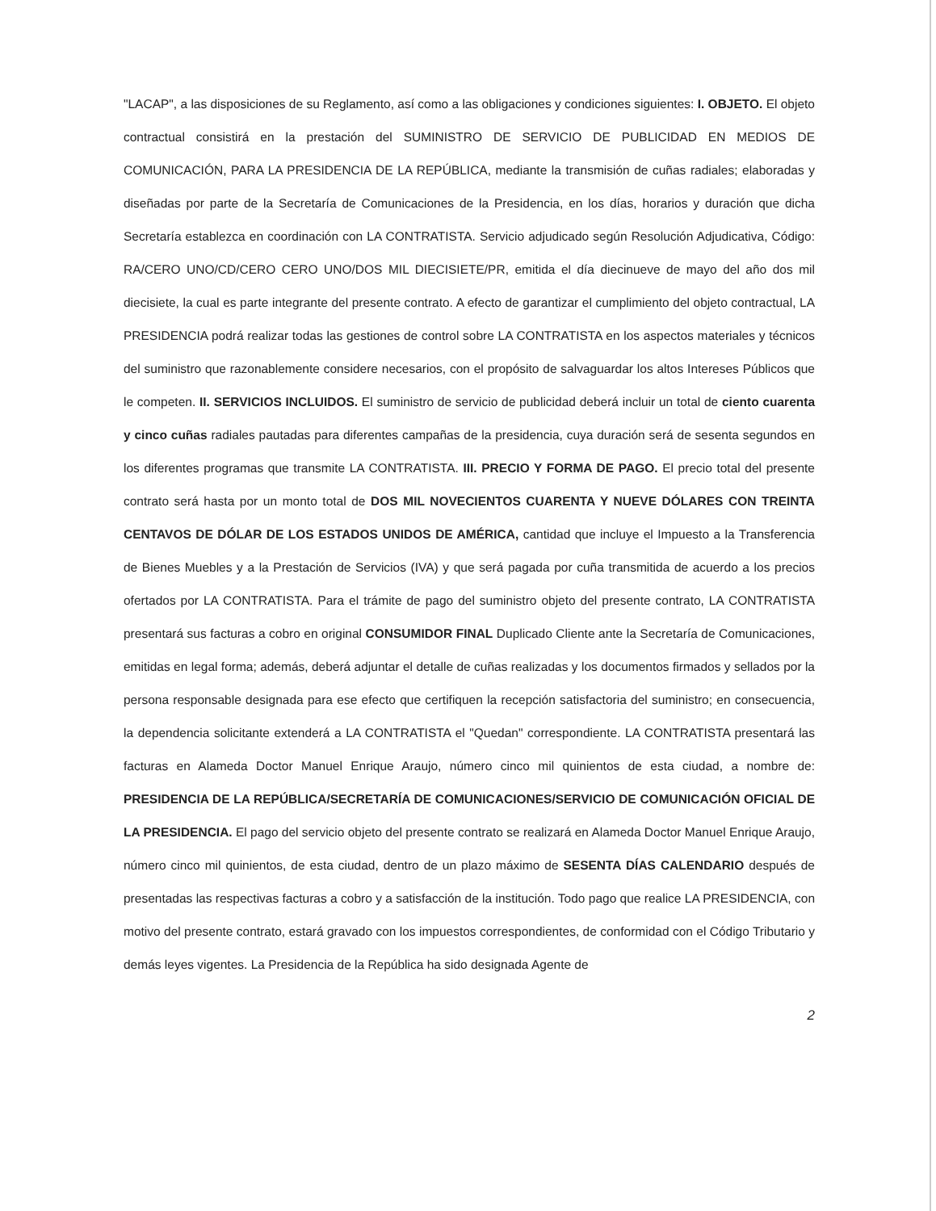"LACAP", a las disposiciones de su Reglamento, así como a las obligaciones y condiciones siguientes: I. OBJETO. El objeto contractual consistirá en la prestación del SUMINISTRO DE SERVICIO DE PUBLICIDAD EN MEDIOS DE COMUNICACIÓN, PARA LA PRESIDENCIA DE LA REPÚBLICA, mediante la transmisión de cuñas radiales; elaboradas y diseñadas por parte de la Secretaría de Comunicaciones de la Presidencia, en los días, horarios y duración que dicha Secretaría establezca en coordinación con LA CONTRATISTA. Servicio adjudicado según Resolución Adjudicativa, Código: RA/CERO UNO/CD/CERO CERO UNO/DOS MIL DIECISIETE/PR, emitida el día diecinueve de mayo del año dos mil diecisiete, la cual es parte integrante del presente contrato. A efecto de garantizar el cumplimiento del objeto contractual, LA PRESIDENCIA podrá realizar todas las gestiones de control sobre LA CONTRATISTA en los aspectos materiales y técnicos del suministro que razonablemente considere necesarios, con el propósito de salvaguardar los altos Intereses Públicos que le competen. II. SERVICIOS INCLUIDOS. El suministro de servicio de publicidad deberá incluir un total de ciento cuarenta y cinco cuñas radiales pautadas para diferentes campañas de la presidencia, cuya duración será de sesenta segundos en los diferentes programas que transmite LA CONTRATISTA. III. PRECIO Y FORMA DE PAGO. El precio total del presente contrato será hasta por un monto total de DOS MIL NOVECIENTOS CUARENTA Y NUEVE DÓLARES CON TREINTA CENTAVOS DE DÓLAR DE LOS ESTADOS UNIDOS DE AMÉRICA, cantidad que incluye el Impuesto a la Transferencia de Bienes Muebles y a la Prestación de Servicios (IVA) y que será pagada por cuña transmitida de acuerdo a los precios ofertados por LA CONTRATISTA. Para el trámite de pago del suministro objeto del presente contrato, LA CONTRATISTA presentará sus facturas a cobro en original CONSUMIDOR FINAL Duplicado Cliente ante la Secretaría de Comunicaciones, emitidas en legal forma; además, deberá adjuntar el detalle de cuñas realizadas y los documentos firmados y sellados por la persona responsable designada para ese efecto que certifiquen la recepción satisfactoria del suministro; en consecuencia, la dependencia solicitante extenderá a LA CONTRATISTA el "Quedan" correspondiente. LA CONTRATISTA presentará las facturas en Alameda Doctor Manuel Enrique Araujo, número cinco mil quinientos de esta ciudad, a nombre de: PRESIDENCIA DE LA REPÚBLICA/SECRETARÍA DE COMUNICACIONES/SERVICIO DE COMUNICACIÓN OFICIAL DE LA PRESIDENCIA. El pago del servicio objeto del presente contrato se realizará en Alameda Doctor Manuel Enrique Araujo, número cinco mil quinientos, de esta ciudad, dentro de un plazo máximo de SESENTA DÍAS CALENDARIO después de presentadas las respectivas facturas a cobro y a satisfacción de la institución. Todo pago que realice LA PRESIDENCIA, con motivo del presente contrato, estará gravado con los impuestos correspondientes, de conformidad con el Código Tributario y demás leyes vigentes. La Presidencia de la República ha sido designada Agente de
2